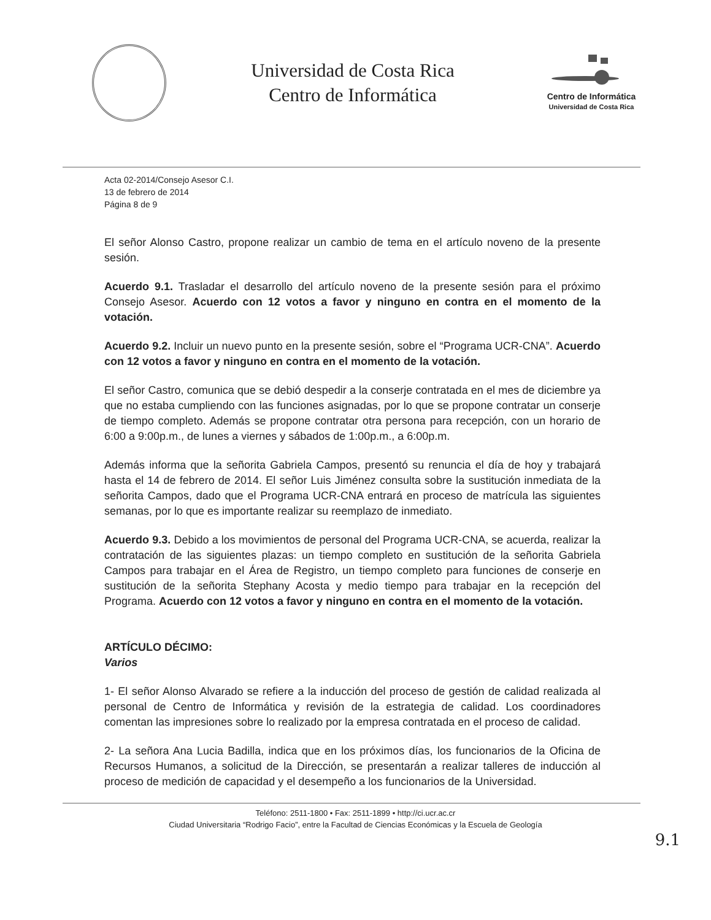Universidad de Costa Rica
Centro de Informática
Centro de Informática
Universidad de Costa Rica
Acta 02-2014/Consejo Asesor C.I.
13 de febrero de 2014
Página 8 de 9
El señor Alonso Castro, propone realizar un cambio de tema en el artículo noveno de la presente sesión.
Acuerdo 9.1. Trasladar el desarrollo del artículo noveno de la presente sesión para el próximo Consejo Asesor. Acuerdo con 12 votos a favor y ninguno en contra en el momento de la votación.
Acuerdo 9.2. Incluir un nuevo punto en la presente sesión, sobre el “Programa UCR-CNA”. Acuerdo con 12 votos a favor y ninguno en contra en el momento de la votación.
El señor Castro, comunica que se debió despedir a la conserje contratada en el mes de diciembre ya que no estaba cumpliendo con las funciones asignadas, por lo que se propone contratar un conserje de tiempo completo. Además se propone contratar otra persona para recepción, con un horario de 6:00 a 9:00p.m., de lunes a viernes y sábados de 1:00p.m., a 6:00p.m.
Además informa que la señorita Gabriela Campos, presentó su renuncia el día de hoy y trabajará hasta el 14 de febrero de 2014. El señor Luis Jiménez consulta sobre la sustitución inmediata de la señorita Campos, dado que el Programa UCR-CNA entrará en proceso de matrícula las siguientes semanas, por lo que es importante realizar su reemplazo de inmediato.
Acuerdo 9.3. Debido a los movimientos de personal del Programa UCR-CNA, se acuerda, realizar la contratación de las siguientes plazas: un tiempo completo en sustitución de la señorita Gabriela Campos para trabajar en el Área de Registro, un tiempo completo para funciones de conserje en sustitución de la señorita Stephany Acosta y medio tiempo para trabajar en la recepción del Programa. Acuerdo con 12 votos a favor y ninguno en contra en el momento de la votación.
ARTÍCULO DÉCIMO:
Varios
1- El señor Alonso Alvarado se refiere a la inducción del proceso de gestión de calidad realizada al personal de Centro de Informática y revisión de la estrategia de calidad. Los coordinadores comentan las impresiones sobre lo realizado por la empresa contratada en el proceso de calidad.
2- La señora Ana Lucia Badilla, indica que en los próximos días, los funcionarios de la Oficina de Recursos Humanos, a solicitud de la Dirección, se presentarán a realizar talleres de inducción al proceso de medición de capacidad y el desempeño a los funcionarios de la Universidad.
Teléfono: 2511-1800 • Fax: 2511-1899 • http://ci.ucr.ac.cr
Ciudad Universitaria “Rodrigo Facio”, entre la Facultad de Ciencias Económicas y la Escuela de Geología
9.1